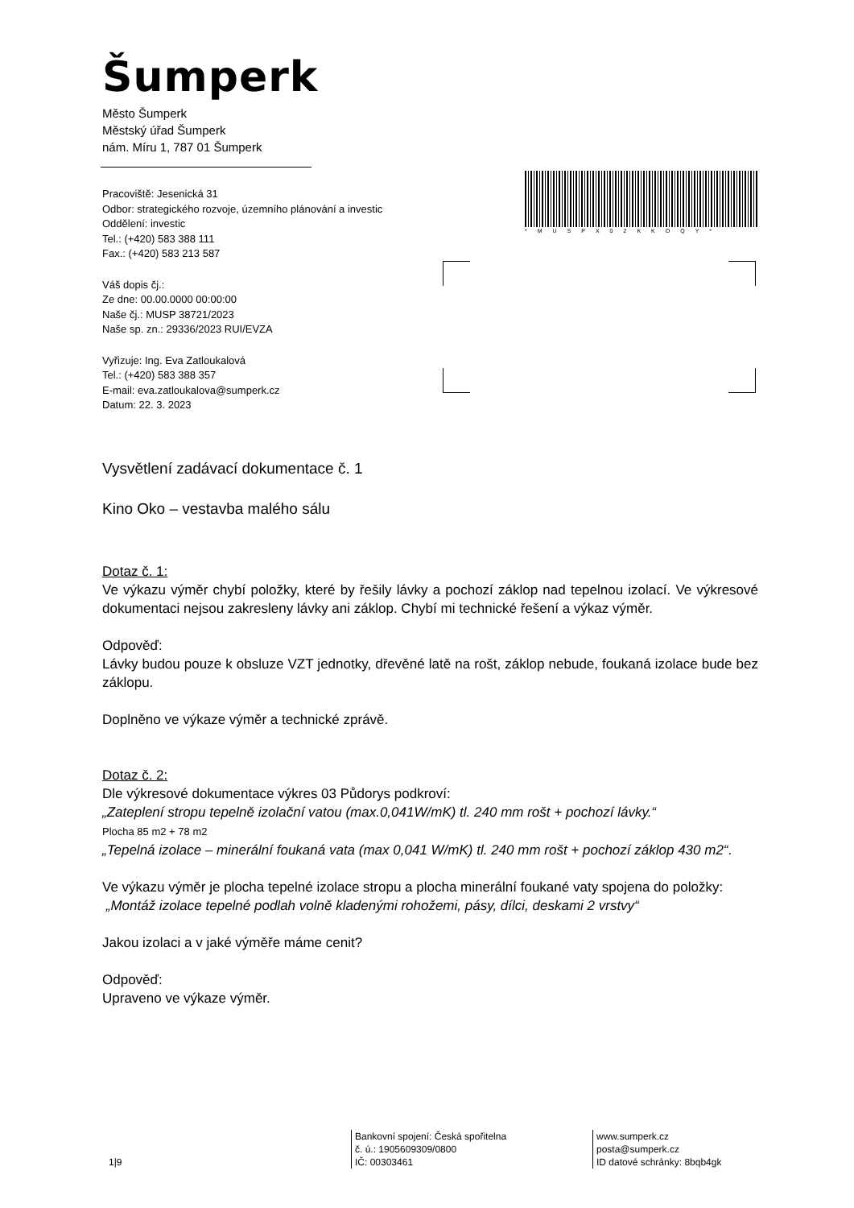Šumperk
Město Šumperk
Městský úřad Šumperk
nám. Míru 1, 787 01 Šumperk
Pracoviště: Jesenická 31
Odbor: strategického rozvoje, územního plánování a investic
Oddělení: investic
Tel.: (+420) 583 388 111
Fax.: (+420) 583 213 587
Váš dopis čj.:
Ze dne: 00.00.0000 00:00:00
Naše čj.: MUSP 38721/2023
Naše sp. zn.: 29336/2023 RUI/EVZA
Vyřizuje: Ing. Eva Zatloukalová
Tel.: (+420) 583 388 357
E-mail: eva.zatloukalova@sumperk.cz
Datum: 22. 3. 2023
*MUSPX02KKOQY*
Vysvětlení zadávací dokumentace č. 1
Kino Oko – vestavba malého sálu
Dotaz č. 1:
Ve výkazu výměr chybí položky, které by řešily lávky a pochozí záklop nad tepelnou izolací. Ve výkresové dokumentaci nejsou zakresleny lávky ani záklop. Chybí mi technické řešení a výkaz výměr.
Odpověď:
Lávky budou pouze k obsluze VZT jednotky, dřevěné latě na rošt, záklop nebude, foukaná izolace bude bez záklopu.
Doplněno ve výkaze výměr a technické zprávě.
Dotaz č. 2:
Dle výkresové dokumentace výkres 03 Půdorys podkroví:
„Zateplení stropu tepelně izolační vatou (max.0,041W/mK) tl. 240 mm rošt + pochozí lávky.“
Plocha 85 m2 + 78 m2
„Tepelná izolace – minerální foukaná vata (max 0,041 W/mK) tl. 240 mm rošt + pochozí záklop 430 m2“.
Ve výkazu výměr je plocha tepelné izolace stropu a plocha minerální foukané vaty spojena do položky:
„Montáž izolace tepelné podlah volně kladenými rohožemi, pásy, dílci, deskami 2 vrstvy“
Jakou izolaci a v jaké výměře máme cenit?
Odpověď:
Upraveno ve výkaze výměr.
1|9
Bankovní spojení: Česká spořitelna
č. ú.: 1905609309/0800
IČ: 00303461
www.sumperk.cz
posta@sumperk.cz
ID datové schránky: 8bqb4gk